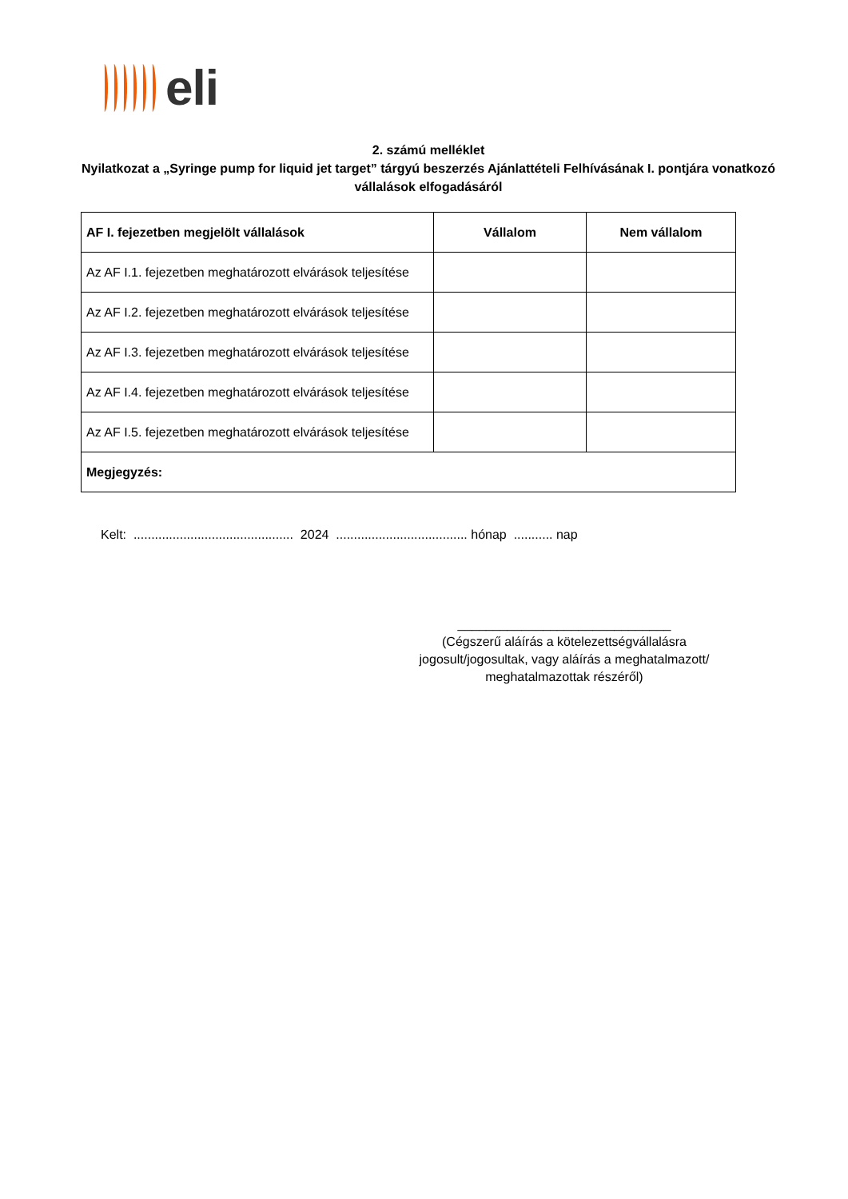eli
2. számú melléklet
Nyilatkozat a „Syringe pump for liquid jet target” tárgyú beszerzés Ajánlattételi Felhívásának I. pontjára vonatkozó vállalások elfogadásáról
| AF I. fejezetben megjelölt vállalások | Vállalom | Nem vállalom |
| --- | --- | --- |
| Az AF I.1. fejezetben meghatározott elvárások teljesítése | | |
| Az AF I.2. fejezetben meghatározott elvárások teljesítése | | |
| Az AF I.3. fejezetben meghatározott elvárások teljesítése | | |
| Az AF I.4. fejezetben meghatározott elvárások teljesítése | | |
| Az AF I.5. fejezetben meghatározott elvárások teljesítése | | |
| Megjegyzés: | | |
Kelt: ............................................. 2024 ..................................... hónap ........... nap
______________________________
(Cégszerű aláírás a kötelezettségvállalásra jogosult/jogosultak, vagy aláírás a meghatalmazott/ meghatalmazottak részéről)